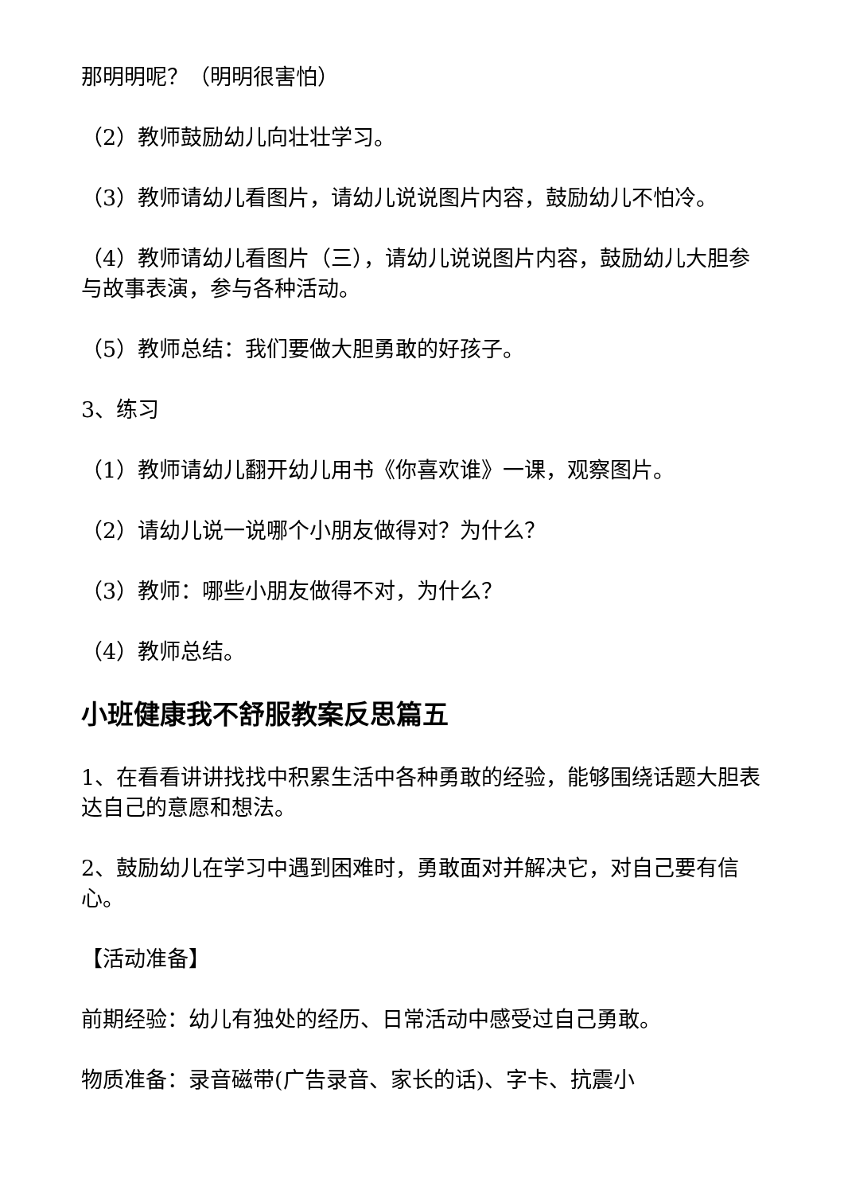那明明呢？（明明很害怕）
（2）教师鼓励幼儿向壮壮学习。
（3）教师请幼儿看图片，请幼儿说说图片内容，鼓励幼儿不怕冷。
（4）教师请幼儿看图片（三），请幼儿说说图片内容，鼓励幼儿大胆参与故事表演，参与各种活动。
（5）教师总结：我们要做大胆勇敢的好孩子。
3、练习
（1）教师请幼儿翻开幼儿用书《你喜欢谁》一课，观察图片。
（2）请幼儿说一说哪个小朋友做得对？为什么？
（3）教师：哪些小朋友做得不对，为什么？
（4）教师总结。
小班健康我不舒服教案反思篇五
1、在看看讲讲找找中积累生活中各种勇敢的经验，能够围绕话题大胆表达自己的意愿和想法。
2、鼓励幼儿在学习中遇到困难时，勇敢面对并解决它，对自己要有信心。
【活动准备】
前期经验：幼儿有独处的经历、日常活动中感受过自己勇敢。
物质准备：录音磁带(广告录音、家长的话)、字卡、抗震小